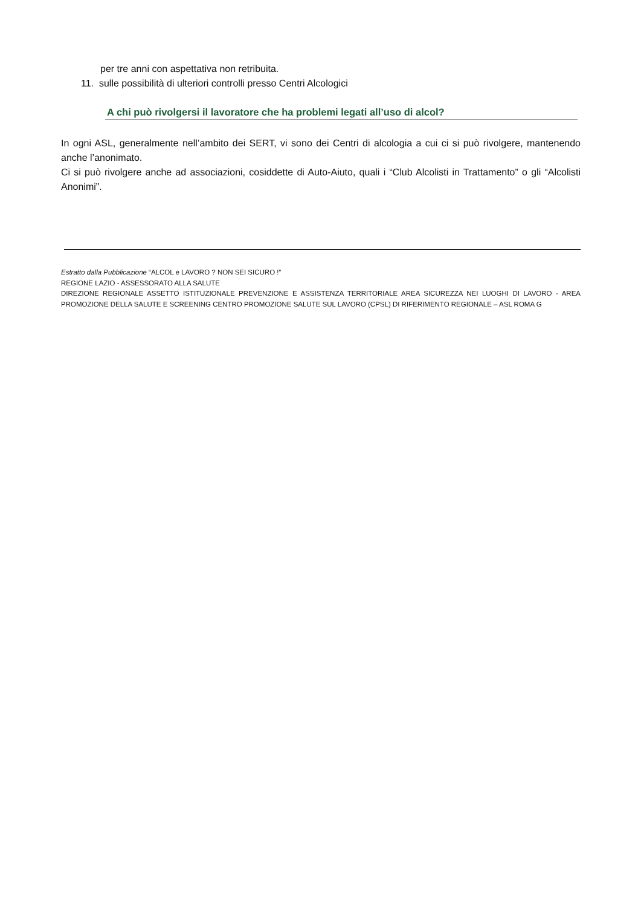per tre anni con aspettativa non retribuita.
11. sulle possibilità di ulteriori controlli presso Centri Alcologici
A chi può rivolgersi il lavoratore che ha problemi legati all’uso di alcol?
In ogni ASL, generalmente nell’ambito dei SERT, vi sono dei Centri di alcologia a cui ci si può rivolgere, mantenendo anche l’anonimato.
Ci si può rivolgere anche ad associazioni, cosiddette di Auto-Aiuto, quali i “Club Alcolisti in Trattamento” o gli “Alcolisti Anonimi”.
Estratto dalla Pubblicazione “ALCOL e LAVORO ? NON SEI SICURO !”
REGIONE LAZIO - ASSESSORATO ALLA SALUTE
DIREZIONE REGIONALE ASSETTO ISTITUZIONALE PREVENZIONE E ASSISTENZA TERRITORIALE AREA SICUREZZA NEI LUOGHI DI LAVORO - AREA PROMOZIONE DELLA SALUTE E SCREENING CENTRO PROMOZIONE SALUTE SUL LAVORO (CPSL) DI RIFERIMENTO REGIONALE – ASL ROMA G